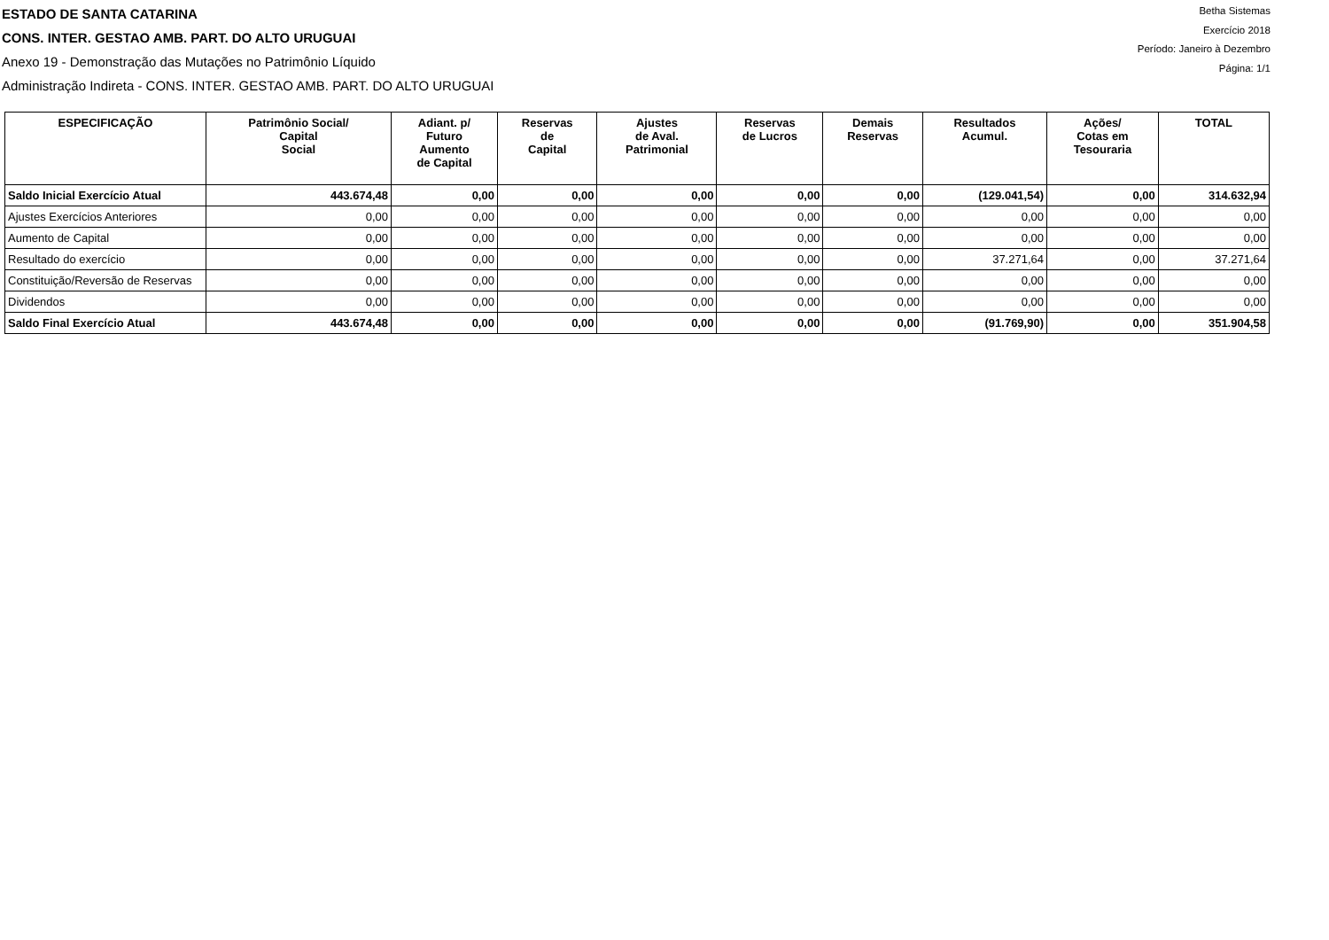ESTADO DE SANTA CATARINA
CONS. INTER. GESTAO AMB. PART. DO ALTO URUGUAI
Anexo 19 - Demonstração das Mutações no Patrimônio Líquido
Administração Indireta - CONS. INTER. GESTAO AMB. PART. DO ALTO URUGUAI
Betha Sistemas
Exercício 2018
Período: Janeiro à Dezembro
Página: 1/1
| ESPECIFICAÇÃO | Patrimônio Social/ Capital Social | Adiant. p/ Futuro Aumento de Capital | Reservas de Capital | Ajustes de Aval. Patrimonial | Reservas de Lucros | Demais Reservas | Resultados Acumul. | Ações/ Cotas em Tesouraria | TOTAL |
| --- | --- | --- | --- | --- | --- | --- | --- | --- | --- |
| Saldo Inicial Exercício Atual | 443.674,48 | 0,00 | 0,00 | 0,00 | 0,00 | 0,00 | (129.041,54) | 0,00 | 314.632,94 |
| Ajustes Exercícios Anteriores | 0,00 | 0,00 | 0,00 | 0,00 | 0,00 | 0,00 | 0,00 | 0,00 | 0,00 |
| Aumento de Capital | 0,00 | 0,00 | 0,00 | 0,00 | 0,00 | 0,00 | 0,00 | 0,00 | 0,00 |
| Resultado do exercício | 0,00 | 0,00 | 0,00 | 0,00 | 0,00 | 0,00 | 37.271,64 | 0,00 | 37.271,64 |
| Constituição/Reversão de Reservas | 0,00 | 0,00 | 0,00 | 0,00 | 0,00 | 0,00 | 0,00 | 0,00 | 0,00 |
| Dividendos | 0,00 | 0,00 | 0,00 | 0,00 | 0,00 | 0,00 | 0,00 | 0,00 | 0,00 |
| Saldo Final Exercício Atual | 443.674,48 | 0,00 | 0,00 | 0,00 | 0,00 | 0,00 | (91.769,90) | 0,00 | 351.904,58 |